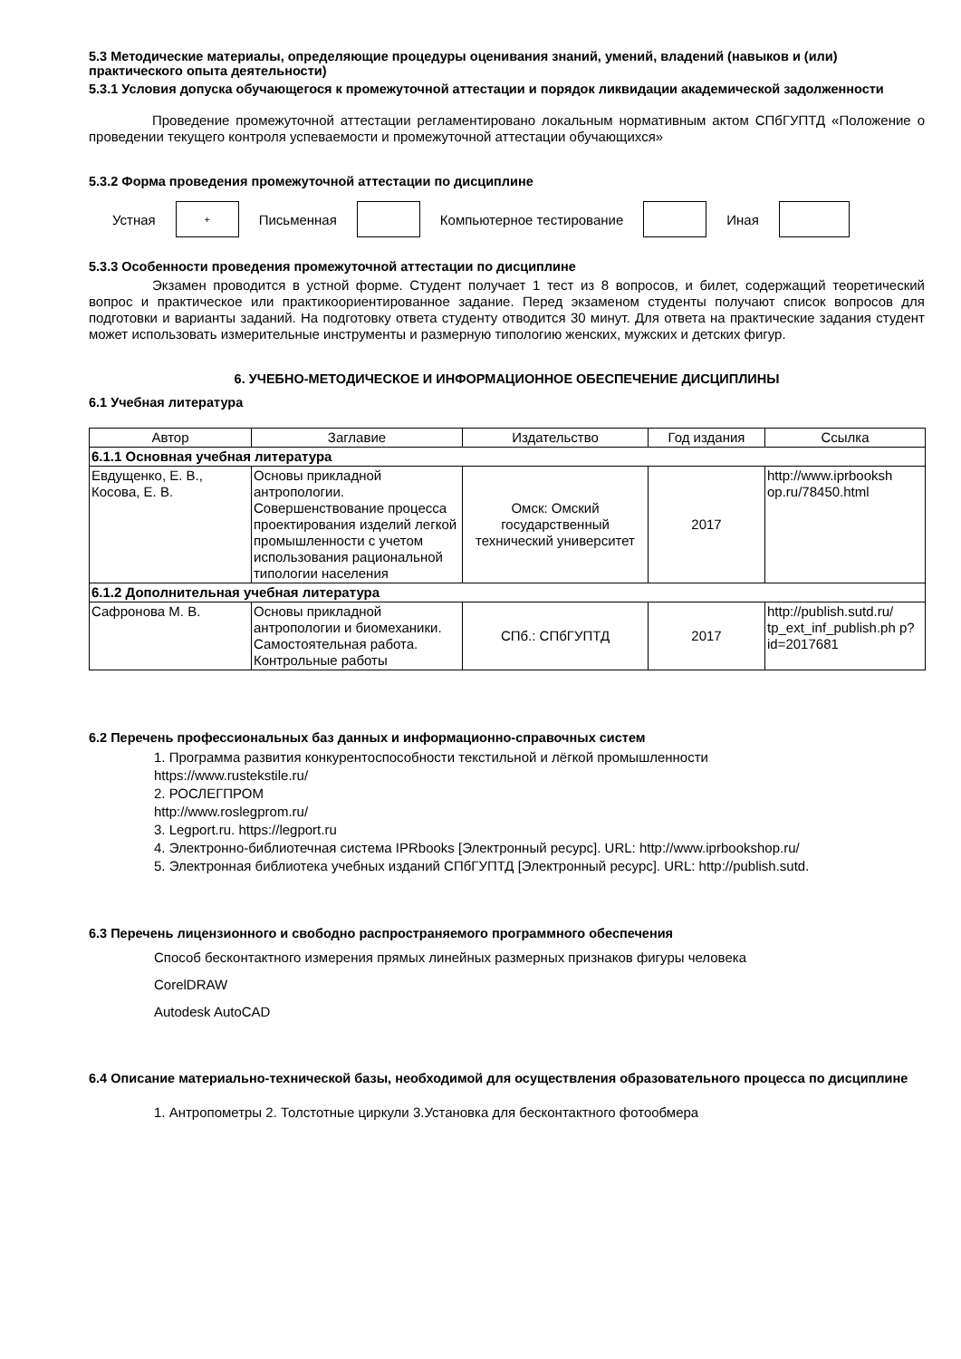5.3 Методические материалы, определяющие процедуры оценивания знаний, умений, владений (навыков и (или) практического опыта деятельности)
5.3.1 Условия допуска обучающегося к промежуточной аттестации и порядок ликвидации академической задолженности
Проведение промежуточной аттестации регламентировано локальным нормативным актом СПбГУПТД «Положение о проведении текущего контроля успеваемости и промежуточной аттестации обучающихся»
5.3.2 Форма проведения промежуточной аттестации по дисциплине
Устная
+
Письменная Компьютерное тестирование Иная
5.3.3 Особенности проведения промежуточной аттестации по дисциплине
Экзамен проводится в устной форме. Студент получает 1 тест из 8 вопросов, и билет, содержащий теоретический вопрос и практическое или практикоориентированное задание. Перед экзаменом студенты получают список вопросов для подготовки и варианты заданий. На подготовку ответа студенту отводится 30 минут. Для ответа на практические задания студент может использовать измерительные инструменты и размерную типологию женских, мужских и детских фигур.
6. УЧЕБНО-МЕТОДИЧЕСКОЕ И ИНФОРМАЦИОННОЕ ОБЕСПЕЧЕНИЕ ДИСЦИПЛИНЫ
6.1 Учебная литература
| Автор | Заглавие | Издательство | Год издания | Ссылка |
| --- | --- | --- | --- | --- |
| 6.1.1 Основная учебная литература | | | | |
| Евдущенко, Е. В., Косова, Е. В. | Основы прикладной антропологии. Совершенствование процесса проектирования изделий легкой промышленности с учетом использования рациональной типологии населения | Омск: Омский государственный технический университет | 2017 | http://www.iprbooksh op.ru/78450.html |
| 6.1.2 Дополнительная учебная литература | | | | |
| Сафронова М. В. | Основы прикладной антропологии и биомеханики. Самостоятельная работа. Контрольные работы | СПб.: СПбГУПТД | 2017 | http://publish.sutd.ru/ tp_ext_inf_publish.ph p?id=2017681 |
6.2 Перечень профессиональных баз данных и информационно-справочных систем
1. Программа развития конкурентоспособности текстильной и лёгкой промышленности
https://www.rustekstile.ru/
2. РОСЛЕГПРОМ
http://www.roslegprom.ru/
3. Legport.ru. https://legport.ru
4. Электронно-библиотечная система IPRbooks [Электронный ресурс]. URL: http://www.iprbookshop.ru/
5. Электронная библиотека учебных изданий СПбГУПТД [Электронный ресурс]. URL: http://publish.sutd.
6.3 Перечень лицензионного и свободно распространяемого программного обеспечения
Способ бесконтактного измерения прямых линейных размерных признаков фигуры человека
CorelDRAW
Autodesk AutoCAD
6.4 Описание материально-технической базы, необходимой для осуществления образовательного процесса по дисциплине
1. Антропометры 2. Толстотные циркули 3.Установка для бесконтактного фотообмера